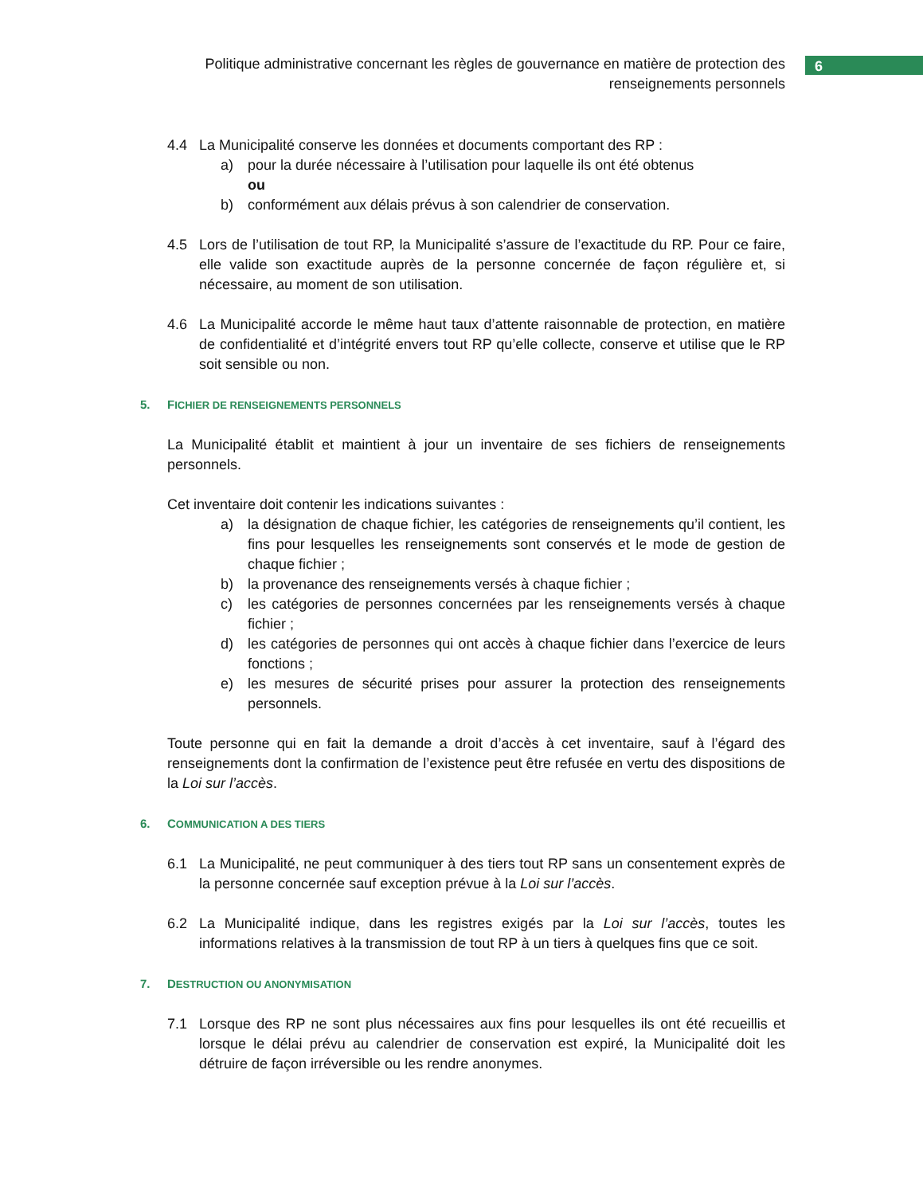Politique administrative concernant les règles de gouvernance en matière de protection des renseignements personnels
6
4.4 La Municipalité conserve les données et documents comportant des RP :
a) pour la durée nécessaire à l’utilisation pour laquelle ils ont été obtenus
ou
b) conformément aux délais prévus à son calendrier de conservation.
4.5 Lors de l’utilisation de tout RP, la Municipalité s’assure de l’exactitude du RP. Pour ce faire, elle valide son exactitude auprès de la personne concernée de façon régulière et, si nécessaire, au moment de son utilisation.
4.6 La Municipalité accorde le même haut taux d’attente raisonnable de protection, en matière de confidentialité et d’intégrité envers tout RP qu’elle collecte, conserve et utilise que le RP soit sensible ou non.
5. FICHIER DE RENSEIGNEMENTS PERSONNELS
La Municipalité établit et maintient à jour un inventaire de ses fichiers de renseignements personnels.
Cet inventaire doit contenir les indications suivantes :
a) la désignation de chaque fichier, les catégories de renseignements qu’il contient, les fins pour lesquelles les renseignements sont conservés et le mode de gestion de chaque fichier ;
b) la provenance des renseignements versés à chaque fichier ;
c) les catégories de personnes concernées par les renseignements versés à chaque fichier ;
d) les catégories de personnes qui ont accès à chaque fichier dans l’exercice de leurs fonctions ;
e) les mesures de sécurité prises pour assurer la protection des renseignements personnels.
Toute personne qui en fait la demande a droit d’accès à cet inventaire, sauf à l’égard des renseignements dont la confirmation de l’existence peut être refusée en vertu des dispositions de la Loi sur l’accès.
6. COMMUNICATION A DES TIERS
6.1 La Municipalité, ne peut communiquer à des tiers tout RP sans un consentement exprès de la personne concernée sauf exception prévue à la Loi sur l’accès.
6.2 La Municipalité indique, dans les registres exigés par la Loi sur l’accès, toutes les informations relatives à la transmission de tout RP à un tiers à quelques fins que ce soit.
7. DESTRUCTION OU ANONYMISATION
7.1 Lorsque des RP ne sont plus nécessaires aux fins pour lesquelles ils ont été recueillis et lorsque le délai prévu au calendrier de conservation est expiré, la Municipalité doit les détruire de façon irréversible ou les rendre anonymes.